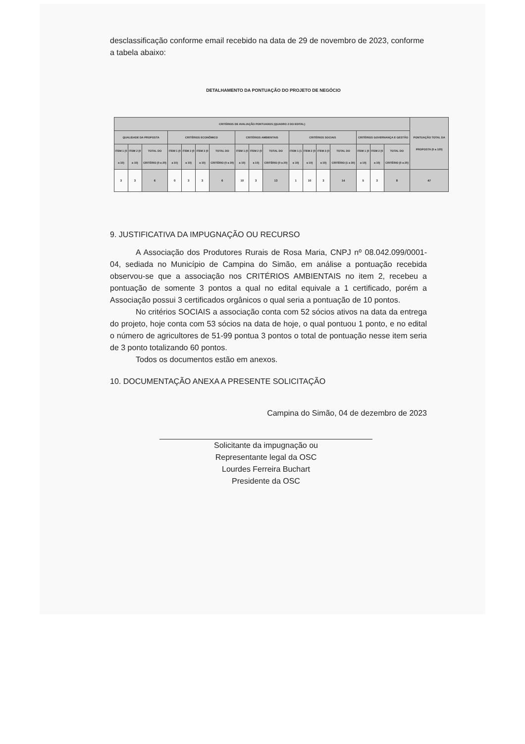desclassificação conforme email recebido na data de 29 de novembro de 2023, conforme a tabela abaixo:
DETALHAMENTO DA PONTUAÇÃO DO PROJETO DE NEGÓCIO
| CRITÉRIOS DE AVALIAÇÃO PONTUADOS (QUADRO 2 DO EDITAL) | | | | | | | | | | | | | | | | | PONTUAÇÃO TOTAL DA PROPOSTA (0 a 120) |
| --- | --- | --- | --- | --- | --- | --- | --- | --- | --- | --- | --- | --- | --- | --- | --- | --- | --- |
| QUALIDADE DA PROPOSTA | | | CRITÉRIOS ECONÔMICO | | | | CRITÉRIOS AMBIENTAIS | | | CRITÉRIOS SOCIAIS | | | | CRITÉRIOS GOVERNANÇA E GESTÃO | | | |
| ITEM 1 (0 a 10) | ITEM 2 (0 a 10) | TOTAL DO CRITÉRIO (0 a 20) | ITEM 1 (0 a 10) | ITEM 2 (0 a 10) | ITEM 3 (0 a 10) | TOTAL DO CRITÉRIO (0 a 30) | ITEM 1 (0 a 10) | ITEM 2 (0 a 10) | TOTAL DO CRITÉRIO (0 a 20) | ITEM 1 (1 a 10) | ITEM 2 (0 a 10) | ITEM 3 (0 a 10) | TOTAL DO CRITÉRIO (1 a 30) | ITEM 1 (0 a 10) | ITEM 2 (0 a 10) | TOTAL DO CRITÉRIO (0 a 20) | |
| 3 | 3 | 6 | 0 | 3 | 3 | 6 | 10 | 3 | 13 | 1 | 10 | 3 | 14 | 5 | 3 | 8 | 47 |
9. JUSTIFICATIVA DA IMPUGNAÇÃO OU RECURSO
A Associação dos Produtores Rurais de Rosa Maria, CNPJ nº 08.042.099/0001-04, sediada no Município de Campina do Simão, em análise a pontuação recebida observou-se que a associação nos CRITÉRIOS AMBIENTAIS no item 2, recebeu a pontuação de somente 3 pontos a qual no edital equivale a 1 certificado, porém a Associação possui 3 certificados orgânicos o qual seria a pontuação de 10 pontos.
No critérios SOCIAIS a associação conta com 52 sócios ativos na data da entrega do projeto, hoje conta com 53 sócios na data de hoje, o qual pontuou 1 ponto, e no edital o número de agricultores de 51-99 pontua 3 pontos o total de pontuação nesse item seria de 3 ponto totalizando 60 pontos.
Todos os documentos estão em anexos.
10. DOCUMENTAÇÃO ANEXA A PRESENTE SOLICITAÇÃO
Campina do Simão, 04 de dezembro de 2023
Solicitante da impugnação ou
Representante legal da OSC
Lourdes Ferreira Buchart
Presidente da OSC